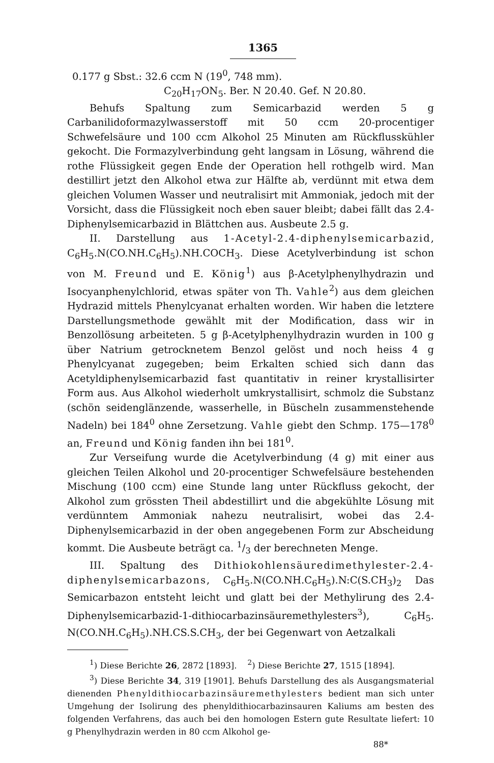1365
0.177 g Sbst.: 32.6 ccm N (19<sup>0</sup>, 748 mm).
C<sub>20</sub>H<sub>17</sub>ON<sub>5</sub>. Ber. N 20.40. Gef. N 20.80.
Behufs Spaltung zum Semicarbazid werden 5 g Carbanilidoformazylwasserstoff mit 50 ccm 20-procentiger Schwefelsäure und 100 ccm Alkohol 25 Minuten am Rückflusskühler gekocht. Die Formazylverbindung geht langsam in Lösung, während die rothe Flüssigkeit gegen Ende der Operation hell rothgelb wird. Man destillirt jetzt den Alkohol etwa zur Hälfte ab, verdünnt mit etwa dem gleichen Volumen Wasser und neutralisirt mit Ammoniak, jedoch mit der Vorsicht, dass die Flüssigkeit noch eben sauer bleibt; dabei fällt das 2.4-Diphenylsemicarbazid in Blättchen aus. Ausbeute 2.5 g.
II. Darstellung aus 1-Acetyl-2.4-diphenylsemicarbazid, C<sub>6</sub>H<sub>5</sub>.N(CO.NH.C<sub>6</sub>H<sub>5</sub>).NH.COCH<sub>3</sub>. Diese Acetylverbindung ist schon von M. Freund und E. König<sup>1</sup>) aus β-Acetylphenylhydrazin und Isocyanphenylchlorid, etwas später von Th. Vahle<sup>2</sup>) aus dem gleichen Hydrazid mittels Phenylcyanat erhalten worden. Wir haben die letztere Darstellungsmethode gewählt mit der Modification, dass wir in Benzollösung arbeiteten. 5 g β-Acetylphenylhydrazin wurden in 100 g über Natrium getrocknetem Benzol gelöst und noch heiss 4 g Phenylcyanat zugegeben; beim Erkalten schied sich dann das Acetyldiphenylsemicarbazid fast quantitativ in reiner krystallisirter Form aus. Aus Alkohol wiederholt umkrystallisirt, schmolz die Substanz (schön seidenglänzende, wasserhelle, in Büscheln zusammenstehende Nadeln) bei 184<sup>0</sup> ohne Zersetzung. Vahle giebt den Schmp. 175—178<sup>0</sup> an, Freund und König fanden ihn bei 181<sup>0</sup>.
Zur Verseifung wurde die Acetylverbindung (4 g) mit einer aus gleichen Teilen Alkohol und 20-procentiger Schwefelsäure bestehenden Mischung (100 ccm) eine Stunde lang unter Rückfluss gekocht, der Alkohol zum grössten Theil abdestillirt und die abgekühlte Lösung mit verdünntem Ammoniak nahezu neutralisirt, wobei das 2.4-Diphenylsemicarbazid in der oben angegebenen Form zur Abscheidung kommt. Die Ausbeute beträgt ca. 1/3 der berechneten Menge.
III. Spaltung des Dithiokohlensäuredimethylester-2.4-diphenylsemicarbazons, C<sub>6</sub>H<sub>5</sub>.N(CO.NH.C<sub>6</sub>H<sub>5</sub>).N:C(S.CH<sub>3</sub>)<sub>2</sub> Das Semicarbazon entsteht leicht und glatt bei der Methylirung des 2.4-Diphenylsemicarbazid-1-dithiocarbazinsäuremethylesters<sup>3</sup>), C<sub>6</sub>H<sub>5</sub>. N(CO.NH.C<sub>6</sub>H<sub>5</sub>).NH.CS.S.CH<sub>3</sub>, der bei Gegenwart von Aetzalkali
<sup>1</sup>) Diese Berichte 26, 2872 [1893]. <sup>2</sup>) Diese Berichte 27, 1515 [1894].
<sup>3</sup>) Diese Berichte 34, 319 [1901]. Behufs Darstellung des als Ausgangsmaterial dienenden Phenyldithiocarbazinsäuremethylesters bedient man sich unter Umgehung der Isolirung des phenyldithiocarbazinsauren Kaliums am besten des folgenden Verfahrens, das auch bei den homologen Estern gute Resultate liefert: 10 g Phenylhydrazin werden in 80 ccm Alkohol ge-
88*